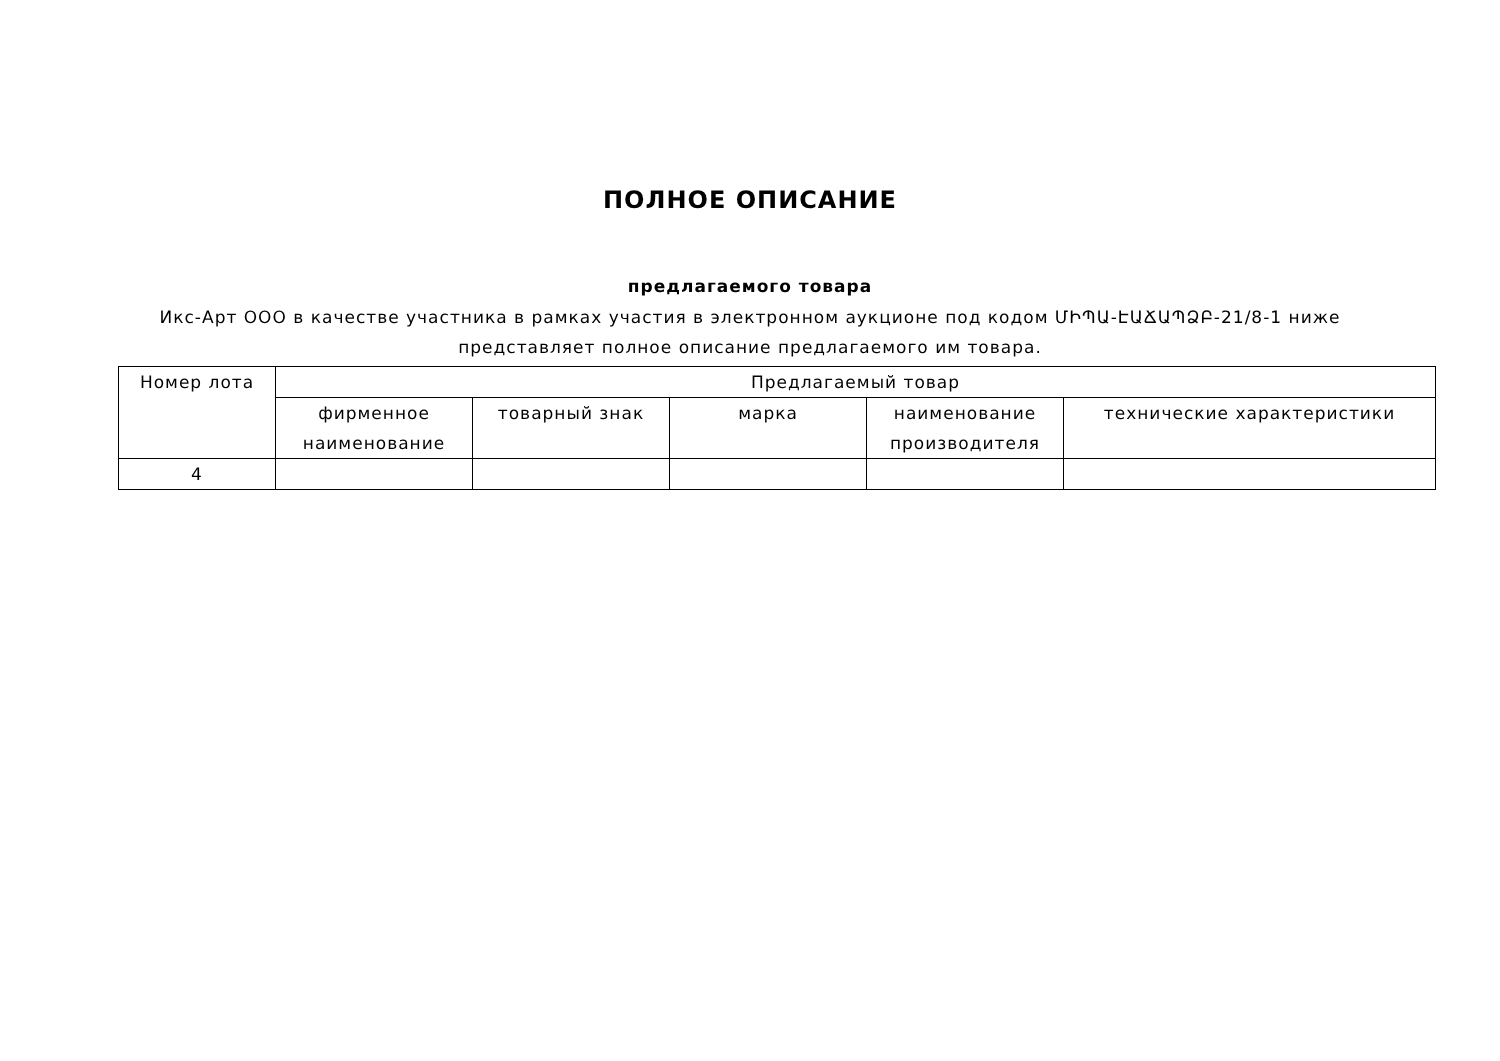ПОЛНОЕ ОПИСАНИЕ
предлагаемого товара
Икс-Арт ООО в качестве участника в рамках участия в электронном аукционе под кодом ՄԻՊԱ-ԷԱՃԱՊՁԲ-21/8-1 ниже представляет полное описание предлагаемого им товара.
| Номер лота | Предлагаемый товар | | | | |
| --- | --- | --- | --- | --- | --- |
| | фирменное наименование | товарный знак | марка | наименование производителя | технические характеристики |
| 4 | | | | | |